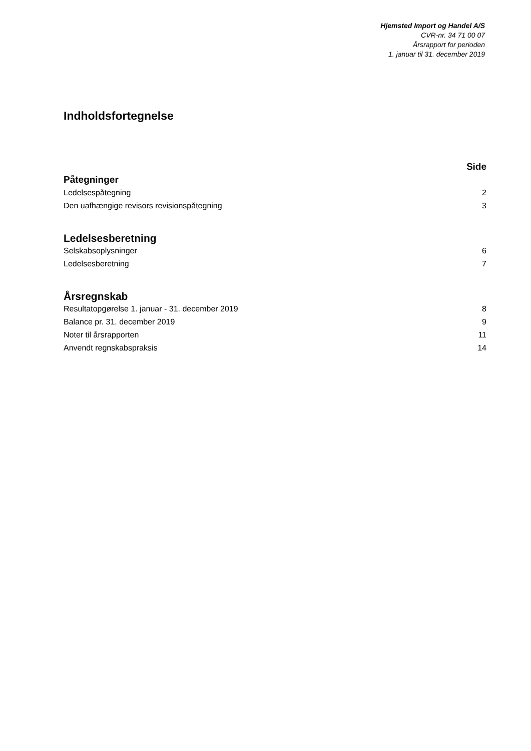Hjemsted Import og Handel A/S
CVR-nr. 34 71 00 07
Årsrapport for perioden
1. januar til 31. december 2019
Indholdsfortegnelse
Side
Påtegninger
Ledelsespåtegning 2
Den uafhængige revisors revisionspåtegning 3
Ledelsesberetning
Selskabsoplysninger 6
Ledelsesberetning 7
Årsregnskab
Resultatopgørelse 1. januar - 31. december 2019 8
Balance pr. 31. december 2019 9
Noter til årsrapporten 11
Anvendt regnskabspraksis 14